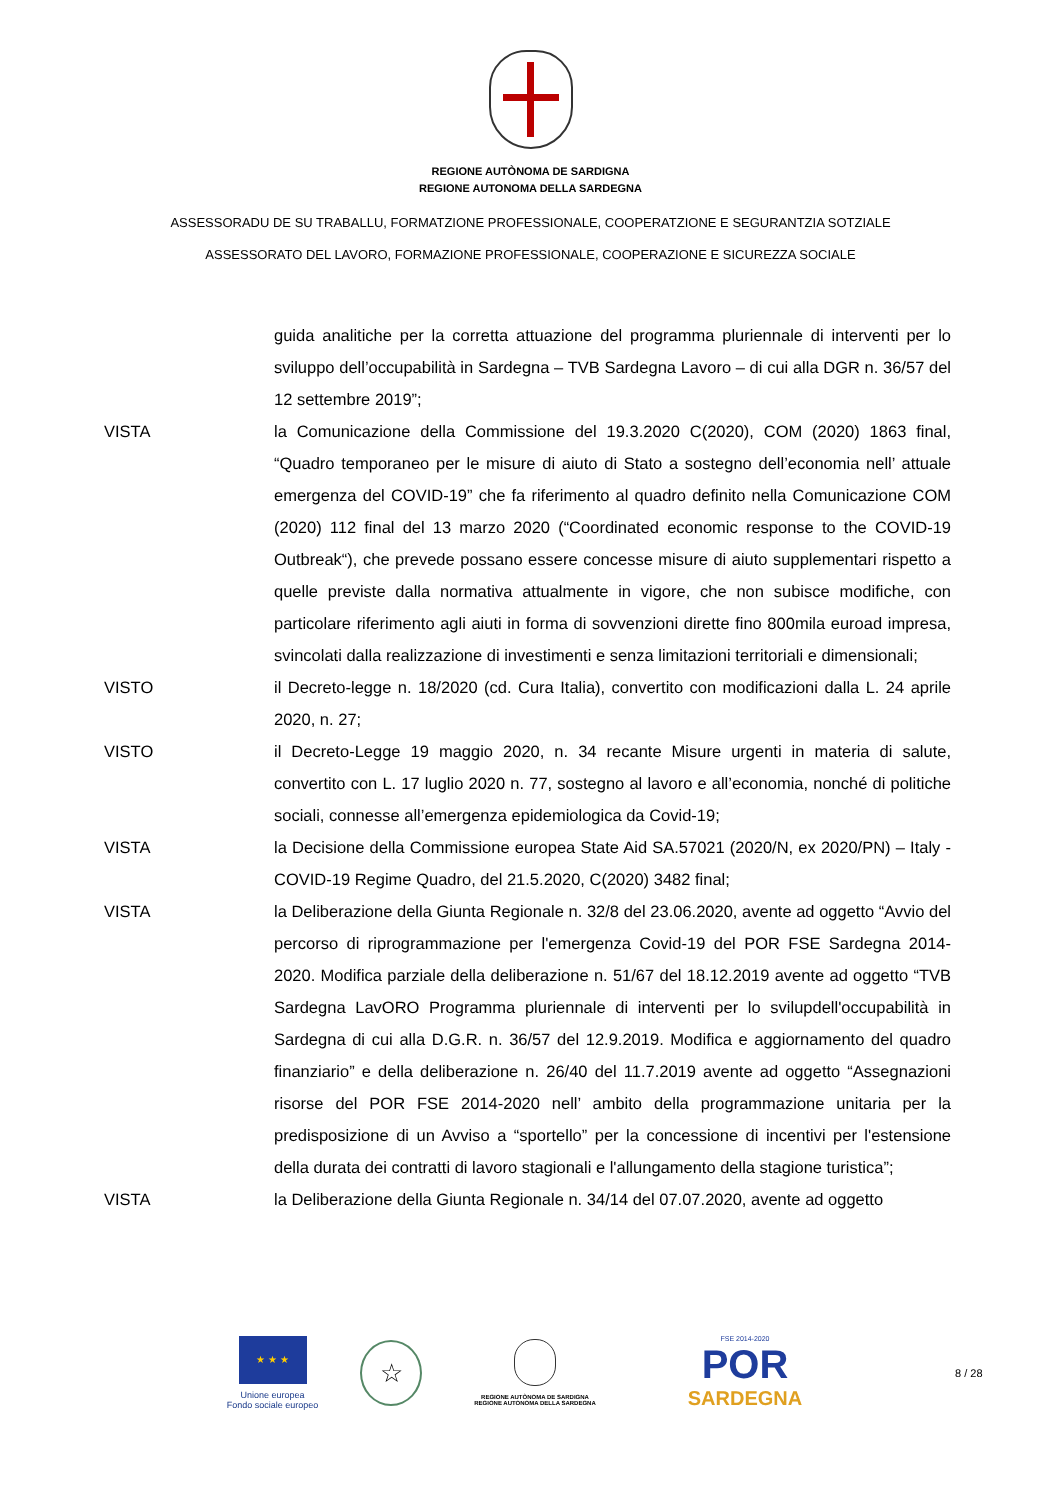REGIONE AUTÒNOMA DE SARDIGNA
REGIONE AUTONOMA DELLA SARDEGNA
ASSESSORADU DE SU TRABALLU, FORMATZIONE PROFESSIONALE, COOPERATZIONE E SEGURANTZIA SOTZIALE
ASSESSORATO DEL LAVORO, FORMAZIONE PROFESSIONALE, COOPERAZIONE E SICUREZZA SOCIALE
guida analitiche per la corretta attuazione del programma pluriennale di interventi per lo sviluppo dell’occupabilità in Sardegna – TVB Sardegna Lavoro – di cui alla DGR n. 36/57 del 12 settembre 2019”;
VISTA la Comunicazione della Commissione del 19.3.2020 C(2020), COM (2020) 1863 final, “Quadro temporaneo per le misure di aiuto di Stato a sostegno dell’economia nell’ attuale emergenza del COVID-19” che fa riferimento al quadro definito nella Comunicazione COM (2020) 112 final del 13 marzo 2020 (“Coordinated economic response to the COVID-19 Outbreak“), che prevede possano essere concesse misure di aiuto supplementari rispetto a quelle previste dalla normativa attualmente in vigore, che non subisce modifiche, con particolare riferimento agli aiuti in forma di sovvenzioni dirette fino 800mila euroad impresa, svincolati dalla realizzazione di investimenti e senza limitazioni territoriali e dimensionali;
VISTO il Decreto-legge n. 18/2020 (cd. Cura Italia), convertito con modificazioni dalla L. 24 aprile 2020, n. 27;
VISTO il Decreto-Legge 19 maggio 2020, n. 34 recante Misure urgenti in materia di salute, convertito con L. 17 luglio 2020 n. 77, sostegno al lavoro e all’economia, nonché di politiche sociali, connesse all’emergenza epidemiologica da Covid-19;
VISTA la Decisione della Commissione europea State Aid SA.57021 (2020/N, ex 2020/PN) – Italy - COVID-19 Regime Quadro, del 21.5.2020, C(2020) 3482 final;
VISTA la Deliberazione della Giunta Regionale n. 32/8 del 23.06.2020, avente ad oggetto “Avvio del percorso di riprogrammazione per l'emergenza Covid-19 del POR FSE Sardegna 2014-2020. Modifica parziale della deliberazione n. 51/67 del 18.12.2019 avente ad oggetto “TVB Sardegna LavORO Programma pluriennale di interventi per lo svilupdell'occupabilità in Sardegna di cui alla D.G.R. n. 36/57 del 12.9.2019. Modifica e aggiornamento del quadro finanziario” e della deliberazione n. 26/40 del 11.7.2019 avente ad oggetto “Assegnazioni risorse del POR FSE 2014-2020 nell’ ambito della programmazione unitaria per la predisposizione di un Avviso a “sportello” per la concessione di incentivi per l'estensione della durata dei contratti di lavoro stagionali e l'allungamento della stagione turistica”;
VISTA la Deliberazione della Giunta Regionale n. 34/14 del 07.07.2020, avente ad oggetto
★ ★ ★
Unione europea
Fondo sociale europeo
☆
REGIONE AUTÒNOMA DE SARDIGNA
REGIONE AUTONOMA DELLA SARDEGNA
FSE 2014-2020
POR
SARDEGNA
8 / 28